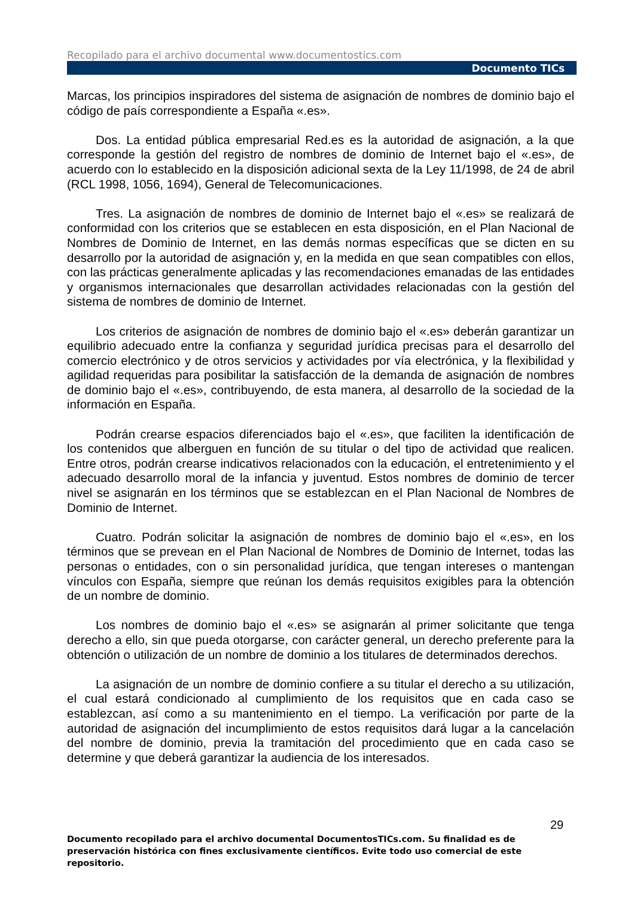Recopilado para el archivo documental www.documentostics.com
Documento TICs
Marcas, los principios inspiradores del sistema de asignación de nombres de dominio bajo el código de país correspondiente a España «.es».
Dos. La entidad pública empresarial Red.es es la autoridad de asignación, a la que corresponde la gestión del registro de nombres de dominio de Internet bajo el «.es», de acuerdo con lo establecido en la disposición adicional sexta de la Ley 11/1998, de 24 de abril (RCL 1998, 1056, 1694), General de Telecomunicaciones.
Tres. La asignación de nombres de dominio de Internet bajo el «.es» se realizará de conformidad con los criterios que se establecen en esta disposición, en el Plan Nacional de Nombres de Dominio de Internet, en las demás normas específicas que se dicten en su desarrollo por la autoridad de asignación y, en la medida en que sean compatibles con ellos, con las prácticas generalmente aplicadas y las recomendaciones emanadas de las entidades y organismos internacionales que desarrollan actividades relacionadas con la gestión del sistema de nombres de dominio de Internet.
Los criterios de asignación de nombres de dominio bajo el «.es» deberán garantizar un equilibrio adecuado entre la confianza y seguridad jurídica precisas para el desarrollo del comercio electrónico y de otros servicios y actividades por vía electrónica, y la flexibilidad y agilidad requeridas para posibilitar la satisfacción de la demanda de asignación de nombres de dominio bajo el «.es», contribuyendo, de esta manera, al desarrollo de la sociedad de la información en España.
Podrán crearse espacios diferenciados bajo el «.es», que faciliten la identificación de los contenidos que alberguen en función de su titular o del tipo de actividad que realicen. Entre otros, podrán crearse indicativos relacionados con la educación, el entretenimiento y el adecuado desarrollo moral de la infancia y juventud. Estos nombres de dominio de tercer nivel se asignarán en los términos que se establezcan en el Plan Nacional de Nombres de Dominio de Internet.
Cuatro. Podrán solicitar la asignación de nombres de dominio bajo el «.es», en los términos que se prevean en el Plan Nacional de Nombres de Dominio de Internet, todas las personas o entidades, con o sin personalidad jurídica, que tengan intereses o mantengan vínculos con España, siempre que reúnan los demás requisitos exigibles para la obtención de un nombre de dominio.
Los nombres de dominio bajo el «.es» se asignarán al primer solicitante que tenga derecho a ello, sin que pueda otorgarse, con carácter general, un derecho preferente para la obtención o utilización de un nombre de dominio a los titulares de determinados derechos.
La asignación de un nombre de dominio confiere a su titular el derecho a su utilización, el cual estará condicionado al cumplimiento de los requisitos que en cada caso se establezcan, así como a su mantenimiento en el tiempo. La verificación por parte de la autoridad de asignación del incumplimiento de estos requisitos dará lugar a la cancelación del nombre de dominio, previa la tramitación del procedimiento que en cada caso se determine y que deberá garantizar la audiencia de los interesados.
29
Documento recopilado para el archivo documental DocumentosTICs.com. Su finalidad es de preservación histórica con fines exclusivamente científicos. Evite todo uso comercial de este repositorio.